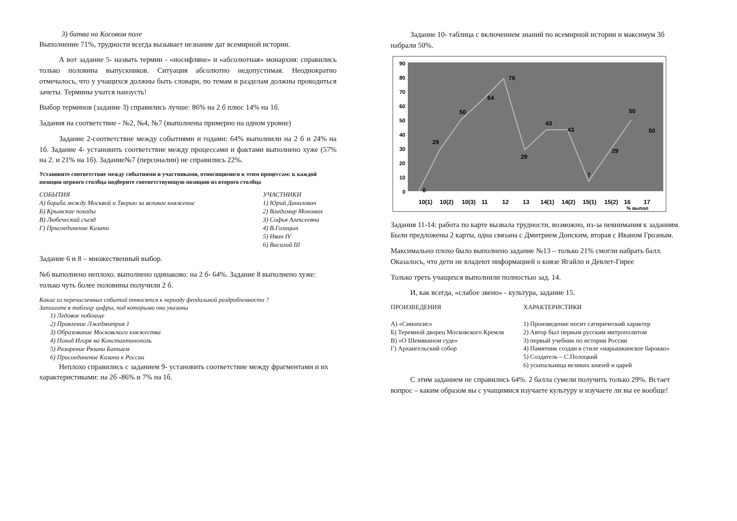3) битва на Косовом поле
Выполнение 71%, трудности всегда вызывает незнание дат всемирной истории.
А вот задание 5- назвать термин - «иосифляне» и «абсолютная» монархия: справились только половина выпускников. Ситуация абсолютно недопустимая. Неоднократно отмечалось, что у учащихся должны быть словари, по темам и разделам должны проводиться зачеты. Термины учатся наизусть!
Выбор терминов (задание 3) справились лучше: 86% на 2 б плюс 14% на 1б.
Задания на соответствие - №2, №4, №7 (выполнены примерно на одном уровне)
Задание 2-соответствие между событиями и годами: 64% выполнили на 2 б и 24% на 1б. Задание 4- установить соответствие между процессами и фактами выполнено хуже (57% на 2. и 21% на 1б). Задание№7 (персоналии) не справились 22%.
Установите соответствие между событиями и участниками, относящимися к этим процессам: к каждой позиции первого столбца подберите соответствующую позицию из второго столбца
СОБЫТИЯ
А) борьба между Москвой и Тверью за великое княжение
Б) Крымские походы
В) Любеческий съезд
Г) Присоединение Казани
УЧАСТНИКИ
1) Юрий Данилович
2) Владимир Мономах
3) Софья Алексеевна
4) В.Голицын
5) Иван IV
6) Василий III
Задание 6 и 8 – множественный выбор.
№6 выполнено неплохо. выполнено одинаково: на 2 б- 64%. Задание 8 выполнено хуже: только чуть более половины получили 2 б.
Какие из перечисленных событий относятся к периоду феодальной раздробленности ?
Запишите в таблицу цифры, под которыми они указаны
1) Ледовое побоище
2) Правление Лжедмитрия 1
3) Образование Московского княжества
4) Поход Игоря на Константинополь
5) Разорение Рязани Батыем
6) Присоединение Казани к России
Неплохо справились с заданием 9- установить соответствие между фрагментами и их характеристиками: на 2б -86% и 7% на 1б.
Задание 10- таблица с включением знаний по всемирной истории и максимум 3б набрали 50%.
90
80
70
60
50
40
30
20
10
0
0
29
50
64
79
29
43
43
7
29
50
50
10(1)
10(2)
10(3)
11
12
13
14(1)
14(2)
15(1)
15(2)
16
17
% выпол
Задания 11-14: работа по карте вызвала трудности, возможно, из-за невнимания к заданиям. Были предложены 2 карты, одна связана с Дмитрием Донским, вторая с Иваном Грозным.
Максимально плохо было выполнено задание №13 – только 21% смогли набрать балл. Оказалось, что дети не владеют информацией о князе Ягайло и Девлет-Гирее
Только треть учащихся выполнили полностью зад. 14.
И, как всегда, «слабое звено» - культура, задание 15.
ПРОИЗВЕДЕНИЯ
А) «Синопсис»
Б) Теремной дворец Московского Кремля
В) «О Шемякином суде»
Г) Архангельский собор
ХАРАКТЕРИСТИКИ
1) Произведение носит сатирический характер
2) Автор был первым русским митрополитом
3) первый учебник по истории России
4) Памятник создан в стиле «нарышкинское барокко»
5) Создатель – С.Полоцкий
6) усыпальница великих князей и царей
С этим заданием не справились 64%. 2 балла сумели получить только 29%. Встает вопрос – каким образом вы с учащимися изучаете культуру и изучаете ли вы ее вообще!